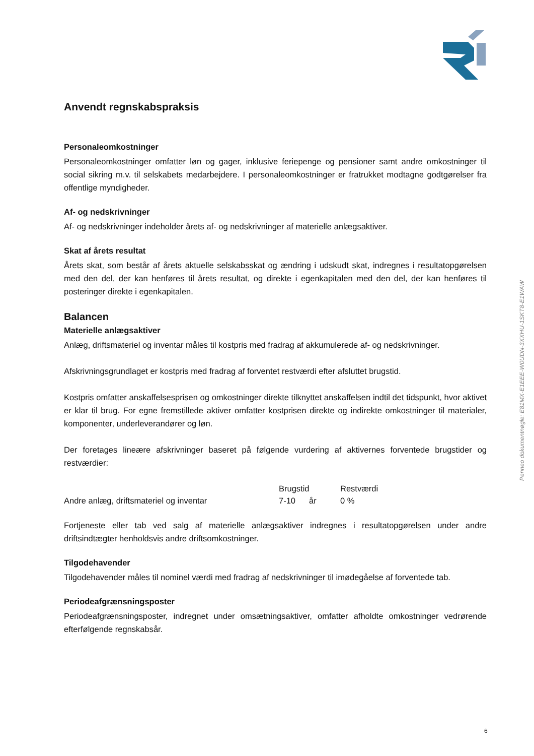Anvendt regnskabspraksis
Personaleomkostninger
Personaleomkostninger omfatter løn og gager, inklusive feriepenge og pensioner samt andre omkost­ninger til social sikring m.v. til selskabets medarbejdere. I personaleomkostninger er fratrukket modtag­ne godtgørelser fra offentlige myndigheder.
Af- og nedskrivninger
Af- og nedskrivninger indeholder årets af- og nedskrivninger af materielle anlægsaktiver.
Skat af årets resultat
Årets skat, som består af årets aktuelle selskabsskat og ændring i udskudt skat, indregnes i resultatopgø­relsen med den del, der kan henføres til årets resultat, og direkte i egenkapitalen med den del, der kan henføres til posteringer direkte i egenkapitalen.
Balancen
Materielle anlægsaktiver
Anlæg, driftsmateriel og inventar måles til kostpris med fradrag af akkumulerede af- og nedskrivninger.
Afskrivningsgrundlaget er kostpris med fradrag af forventet restværdi efter afsluttet brugstid.
Kostpris omfatter anskaffelsesprisen og omkostninger direkte tilknyttet anskaffelsen indtil det tidspunkt, hvor aktivet er klar til brug. For egne fremstillede aktiver omfatter kostprisen direkte og indirekte om­kostninger til materialer, komponenter, underleverandører og løn.
Der foretages lineære afskrivninger baseret på følgende vurdering af aktivernes forventede brugstider og restværdier:
| | Brugstid | | Restværdi |
| --- | --- | --- | --- |
| Andre anlæg, driftsmateriel og inventar | 7-10 | år | 0 % |
Fortjeneste eller tab ved salg af materielle anlægsaktiver indregnes i resultatopgørelsen under andre driftsindtægter henholdsvis andre driftsomkostninger.
Tilgodehavender
Tilgodehavender måles til nominel værdi med fradrag af nedskrivninger til imødegåelse af forventede tab.
Periodeafgrænsningsposter
Periodeafgrænsningsposter, indregnet under omsætningsaktiver, omfatter afholdte omkostninger ved­rørende efterfølgende regnskabsår.
Penneo dokumentnøgle: E81MX-E1EEE-W0UDN-3XXHU-1SKT8-E1WAW
6